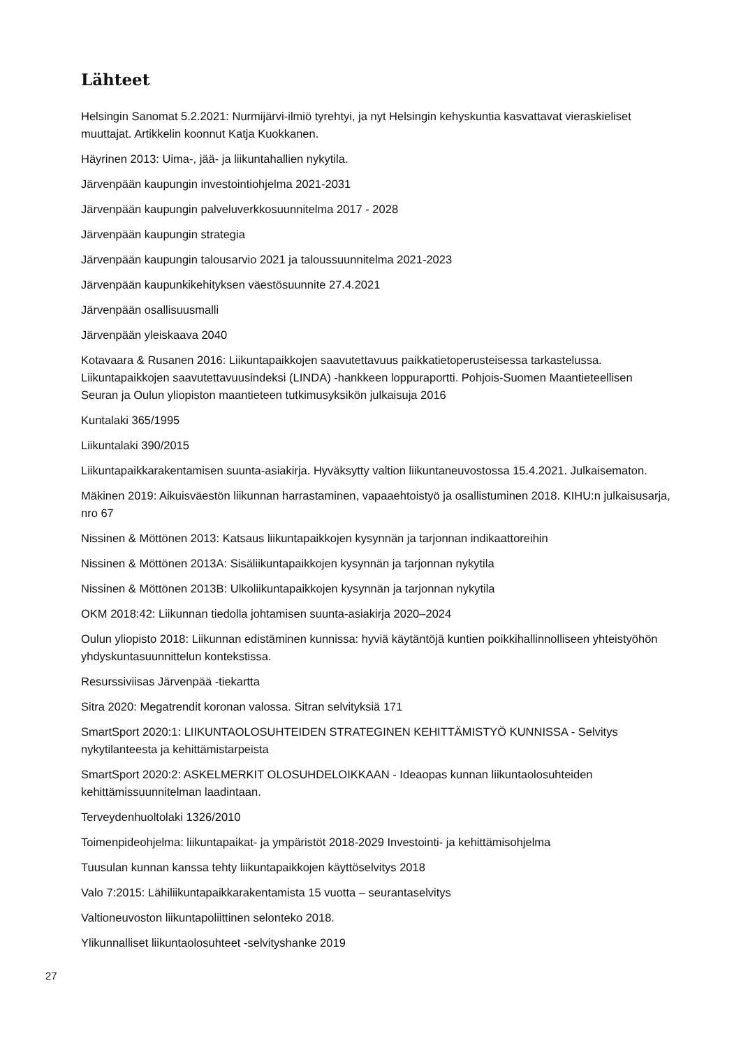Lähteet
Helsingin Sanomat 5.2.2021: Nurmijärvi-ilmiö tyrehtyi, ja nyt Helsingin kehyskuntia kasvattavat vieraskieliset muuttajat. Artikkelin koonnut Katja Kuokkanen.
Häyrinen 2013: Uima-, jää- ja liikuntahallien nykytila.
Järvenpään kaupungin investointiohjelma 2021-2031
Järvenpään kaupungin palveluverkkosuunnitelma 2017 - 2028
Järvenpään kaupungin strategia
Järvenpään kaupungin talousarvio 2021 ja taloussuunnitelma 2021-2023
Järvenpään kaupunkikehityksen väestösuunnite 27.4.2021
Järvenpään osallisuusmalli
Järvenpään yleiskaava 2040
Kotavaara & Rusanen 2016: Liikuntapaikkojen saavutettavuus paikkatietoperusteisessa tarkastelussa. Liikuntapaikkojen saavutettavuusindeksi (LINDA) -hankkeen loppuraportti. Pohjois-Suomen Maantieteellisen Seuran ja Oulun yliopiston maantieteen tutkimusyksikön julkaisuja 2016
Kuntalaki 365/1995
Liikuntalaki 390/2015
Liikuntapaikkarakentamisen suunta-asiakirja. Hyväksytty valtion liikuntaneuvostossa 15.4.2021. Julkaisematon.
Mäkinen 2019: Aikuisväestön liikunnan harrastaminen, vapaaehtoistyö ja osallistuminen 2018. KIHU:n julkaisusarja, nro 67
Nissinen & Möttönen 2013: Katsaus liikuntapaikkojen kysynnän ja tarjonnan indikaattoreihin
Nissinen & Möttönen 2013A: Sisäliikuntapaikkojen kysynnän ja tarjonnan nykytila
Nissinen & Möttönen 2013B: Ulkoliikuntapaikkojen kysynnän ja tarjonnan nykytila
OKM 2018:42: Liikunnan tiedolla johtamisen suunta-asiakirja 2020–2024
Oulun yliopisto 2018: Liikunnan edistäminen kunnissa: hyviä käytäntöjä kuntien poikkihallinnolliseen yhteistyöhön yhdyskuntasuunnittelun kontekstissa.
Resurssiviisas Järvenpää -tiekartta
Sitra 2020: Megatrendit koronan valossa. Sitran selvityksiä 171
SmartSport 2020:1: LIIKUNTAOLOSUHTEIDEN STRATEGINEN KEHITTÄMISTYÖ KUNNISSA - Selvitys nykytilanteesta ja kehittämistarpeista
SmartSport 2020:2: ASKELMERKIT OLOSUHDELOIKKAAN - Ideaopas kunnan liikuntaolosuhteiden kehittämissuunnitelman laadintaan.
Terveydenhuoltolaki 1326/2010
Toimenpideohjelma: liikuntapaikat- ja ympäristöt 2018-2029 Investointi- ja kehittämisohjelma
Tuusulan kunnan kanssa tehty liikuntapaikkojen käyttöselvitys 2018
Valo 7:2015: Lähiliikuntapaikkarakentamista 15 vuotta – seurantaselvitys
Valtioneuvoston liikuntapoliittinen selonteko 2018.
Ylikunnalliset liikuntaolosuhteet -selvityshanke 2019
27